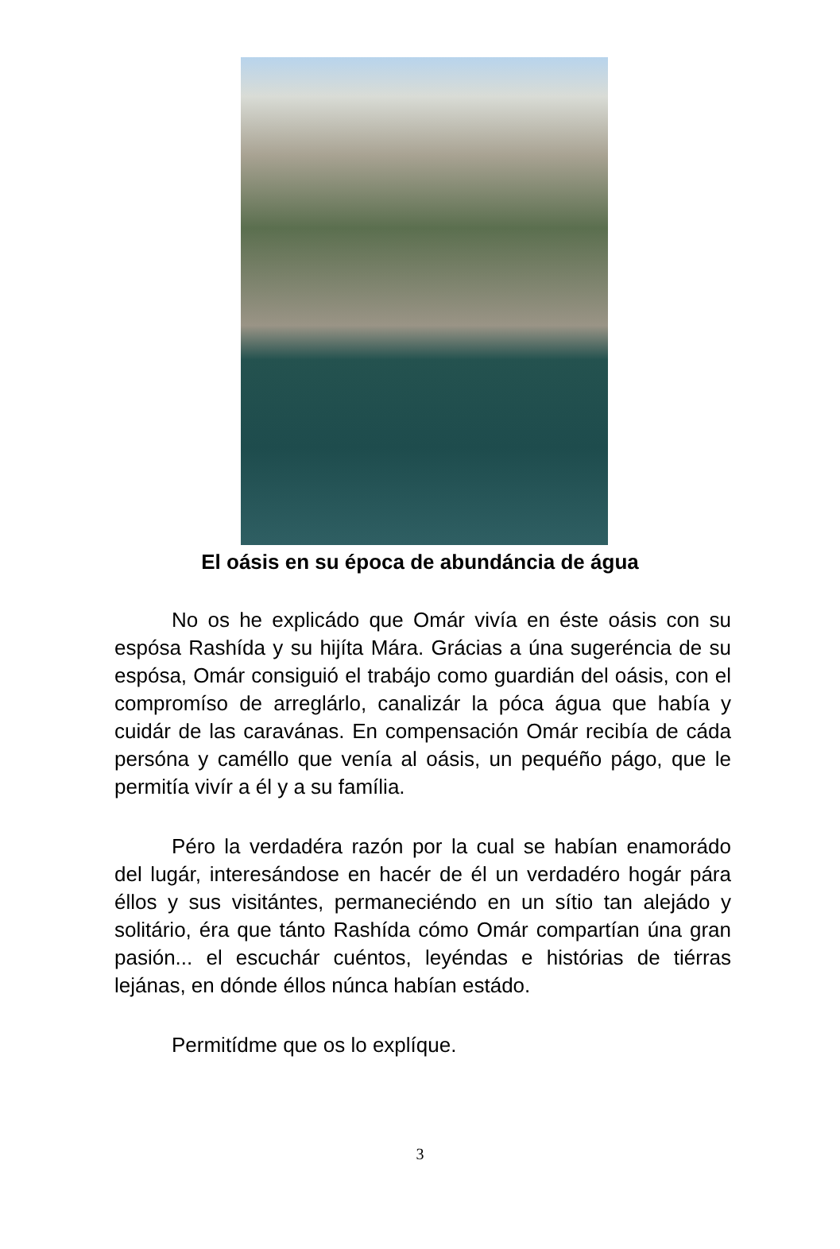El oásis en su época de abundáncia de água
No os he explicádo que Omár vivía en éste oásis con su espósa Rashída y su hijíta Mára. Grácias a úna sugeréncia de su espósa, Omár consiguió el trabájo como guardián del oásis, con el compromíso de arreglárlo, canalizár la póca água que había y cuidár de las caravánas. En compensación Omár recibía de cáda persóna y caméllo que venía al oásis, un pequéño págo, que le permitía vivír a él y a su família.
Péro la verdadéra razón por la cual se habían enamorádo del lugár, interesándose en hacér de él un verdadéro hogár pára éllos y sus visitántes, permaneciéndo en un sítio tan alejádo y solitário, éra que tánto Rashída cómo Omár compartían úna gran pasión... el escuchár cuéntos, leyéndas e histórias de tiérras lejánas, en dónde éllos núnca habían estádo.
Permitídme que os lo explíque.
3